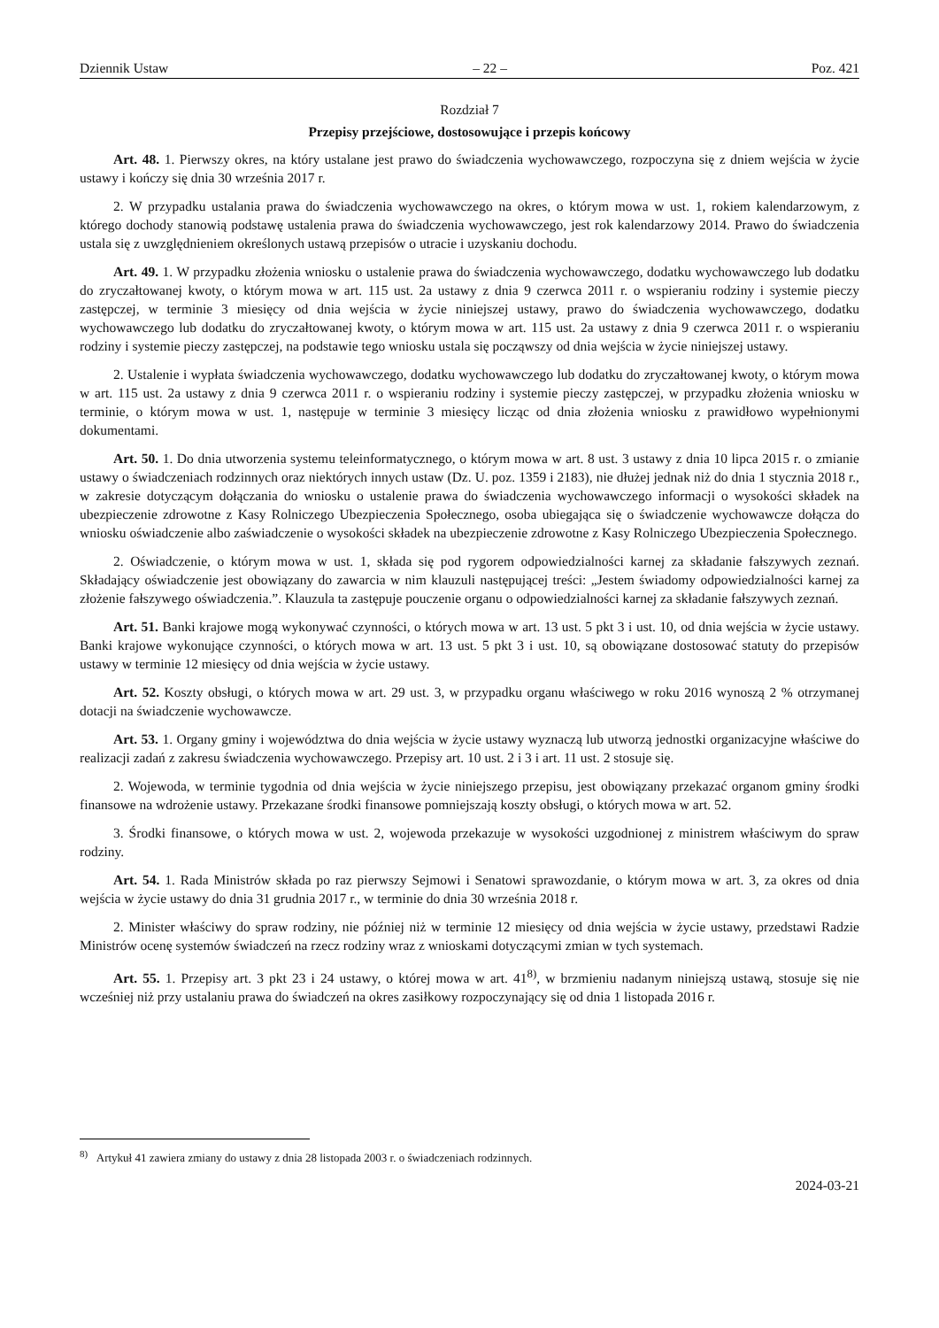Dziennik Ustaw – 22 – Poz. 421
Rozdział 7
Przepisy przejściowe, dostosowujące i przepis końcowy
Art. 48. 1. Pierwszy okres, na który ustalane jest prawo do świadczenia wychowawczego, rozpoczyna się z dniem wejścia w życie ustawy i kończy się dnia 30 września 2017 r.
2. W przypadku ustalania prawa do świadczenia wychowawczego na okres, o którym mowa w ust. 1, rokiem kalendarzowym, z którego dochody stanowią podstawę ustalenia prawa do świadczenia wychowawczego, jest rok kalendarzowy 2014. Prawo do świadczenia ustala się z uwzględnieniem określonych ustawą przepisów o utracie i uzyskaniu dochodu.
Art. 49. 1. W przypadku złożenia wniosku o ustalenie prawa do świadczenia wychowawczego, dodatku wychowawczego lub dodatku do zryczałtowanej kwoty, o którym mowa w art. 115 ust. 2a ustawy z dnia 9 czerwca 2011 r. o wspieraniu rodziny i systemie pieczy zastępczej, w terminie 3 miesięcy od dnia wejścia w życie niniejszej ustawy, prawo do świadczenia wychowawczego, dodatku wychowawczego lub dodatku do zryczałtowanej kwoty, o którym mowa w art. 115 ust. 2a ustawy z dnia 9 czerwca 2011 r. o wspieraniu rodziny i systemie pieczy zastępczej, na podstawie tego wniosku ustala się począwszy od dnia wejścia w życie niniejszej ustawy.
2. Ustalenie i wypłata świadczenia wychowawczego, dodatku wychowawczego lub dodatku do zryczałtowanej kwoty, o którym mowa w art. 115 ust. 2a ustawy z dnia 9 czerwca 2011 r. o wspieraniu rodziny i systemie pieczy zastępczej, w przypadku złożenia wniosku w terminie, o którym mowa w ust. 1, następuje w terminie 3 miesięcy licząc od dnia złożenia wniosku z prawidłowo wypełnionymi dokumentami.
Art. 50. 1. Do dnia utworzenia systemu teleinformatycznego, o którym mowa w art. 8 ust. 3 ustawy z dnia 10 lipca 2015 r. o zmianie ustawy o świadczeniach rodzinnych oraz niektórych innych ustaw (Dz. U. poz. 1359 i 2183), nie dłużej jednak niż do dnia 1 stycznia 2018 r., w zakresie dotyczącym dołączania do wniosku o ustalenie prawa do świadczenia wychowawczego informacji o wysokości składek na ubezpieczenie zdrowotne z Kasy Rolniczego Ubezpieczenia Społecznego, osoba ubiegająca się o świadczenie wychowawcze dołącza do wniosku oświadczenie albo zaświadczenie o wysokości składek na ubezpieczenie zdrowotne z Kasy Rolniczego Ubezpieczenia Społecznego.
2. Oświadczenie, o którym mowa w ust. 1, składa się pod rygorem odpowiedzialności karnej za składanie fałszywych zeznań. Składający oświadczenie jest obowiązany do zawarcia w nim klauzuli następującej treści: „Jestem świadomy odpowiedzialności karnej za złożenie fałszywego oświadczenia.”. Klauzula ta zastępuje pouczenie organu o odpowiedzialności karnej za składanie fałszywych zeznań.
Art. 51. Banki krajowe mogą wykonywać czynności, o których mowa w art. 13 ust. 5 pkt 3 i ust. 10, od dnia wejścia w życie ustawy. Banki krajowe wykonujące czynności, o których mowa w art. 13 ust. 5 pkt 3 i ust. 10, są obowiązane dostosować statuty do przepisów ustawy w terminie 12 miesięcy od dnia wejścia w życie ustawy.
Art. 52. Koszty obsługi, o których mowa w art. 29 ust. 3, w przypadku organu właściwego w roku 2016 wynoszą 2 % otrzymanej dotacji na świadczenie wychowawcze.
Art. 53. 1. Organy gminy i województwa do dnia wejścia w życie ustawy wyznaczą lub utworzą jednostki organizacyjne właściwe do realizacji zadań z zakresu świadczenia wychowawczego. Przepisy art. 10 ust. 2 i 3 i art. 11 ust. 2 stosuje się.
2. Wojewoda, w terminie tygodnia od dnia wejścia w życie niniejszego przepisu, jest obowiązany przekazać organom gminy środki finansowe na wdrożenie ustawy. Przekazane środki finansowe pomniejszają koszty obsługi, o których mowa w art. 52.
3. Środki finansowe, o których mowa w ust. 2, wojewoda przekazuje w wysokości uzgodnionej z ministrem właściwym do spraw rodziny.
Art. 54. 1. Rada Ministrów składa po raz pierwszy Sejmowi i Senatowi sprawozdanie, o którym mowa w art. 3, za okres od dnia wejścia w życie ustawy do dnia 31 grudnia 2017 r., w terminie do dnia 30 września 2018 r.
2. Minister właściwy do spraw rodziny, nie później niż w terminie 12 miesięcy od dnia wejścia w życie ustawy, przedstawi Radzie Ministrów ocenę systemów świadczeń na rzecz rodziny wraz z wnioskami dotyczącymi zmian w tych systemach.
Art. 55. 1. Przepisy art. 3 pkt 23 i 24 ustawy, o której mowa w art. 41<sup>8)</sup>, w brzmieniu nadanym niniejszą ustawą, stosuje się nie wcześniej niż przy ustalaniu prawa do świadczeń na okres zasiłkowy rozpoczynający się od dnia 1 listopada 2016 r.
<sup>8)</sup> Artykuł 41 zawiera zmiany do ustawy z dnia 28 listopada 2003 r. o świadczeniach rodzinnych.
2024-03-21